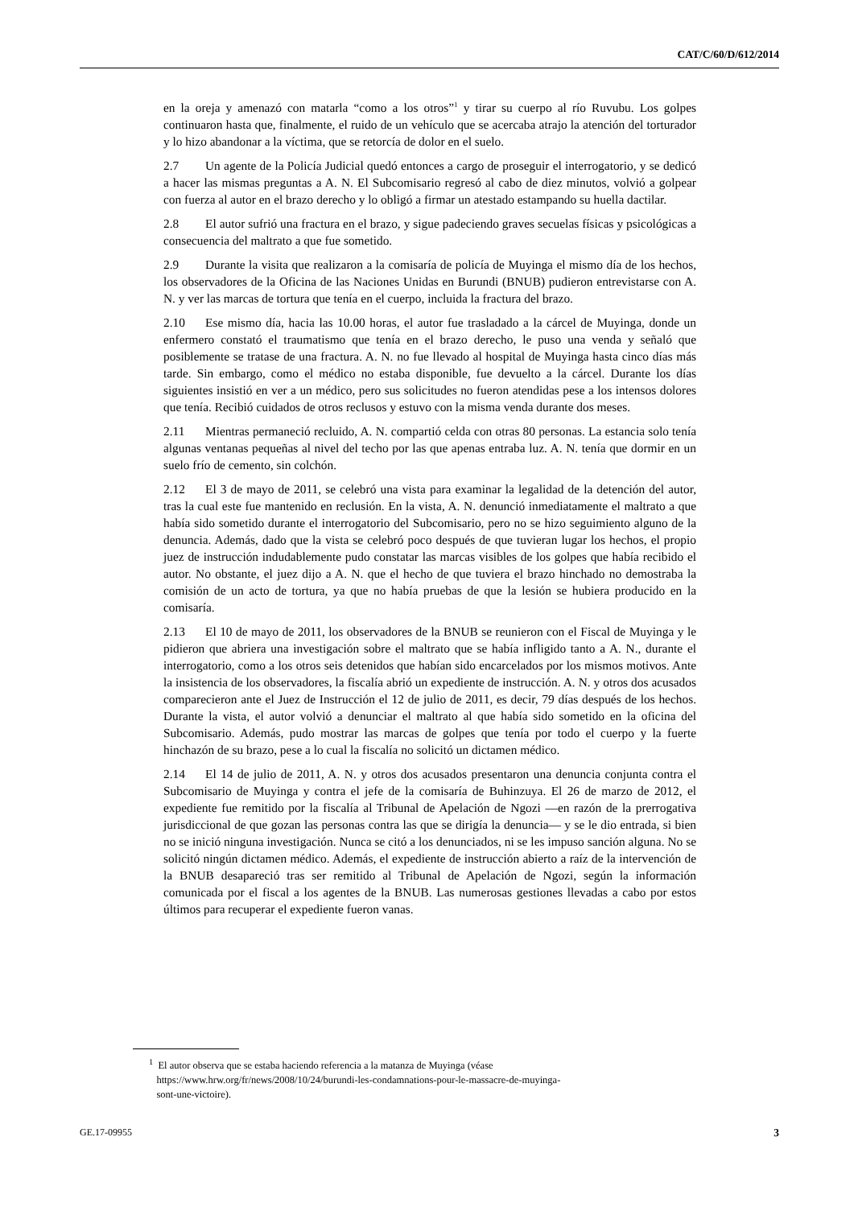CAT/C/60/D/612/2014
en la oreja y amenazó con matarla “como a los otros”<sup>1</sup> y tirar su cuerpo al río Ruvubu. Los golpes continuaron hasta que, finalmente, el ruido de un vehículo que se acercaba atrajo la atención del torturador y lo hizo abandonar a la víctima, que se retorcía de dolor en el suelo.
2.7 Un agente de la Policía Judicial quedó entonces a cargo de proseguir el interrogatorio, y se dedicó a hacer las mismas preguntas a A. N. El Subcomisario regresó al cabo de diez minutos, volvió a golpear con fuerza al autor en el brazo derecho y lo obligó a firmar un atestado estampando su huella dactilar.
2.8 El autor sufrió una fractura en el brazo, y sigue padeciendo graves secuelas físicas y psicológicas a consecuencia del maltrato a que fue sometido.
2.9 Durante la visita que realizaron a la comisaría de policía de Muyinga el mismo día de los hechos, los observadores de la Oficina de las Naciones Unidas en Burundi (BNUB) pudieron entrevistarse con A. N. y ver las marcas de tortura que tenía en el cuerpo, incluida la fractura del brazo.
2.10 Ese mismo día, hacia las 10.00 horas, el autor fue trasladado a la cárcel de Muyinga, donde un enfermero constató el traumatismo que tenía en el brazo derecho, le puso una venda y señaló que posiblemente se tratase de una fractura. A. N. no fue llevado al hospital de Muyinga hasta cinco días más tarde. Sin embargo, como el médico no estaba disponible, fue devuelto a la cárcel. Durante los días siguientes insistió en ver a un médico, pero sus solicitudes no fueron atendidas pese a los intensos dolores que tenía. Recibió cuidados de otros reclusos y estuvo con la misma venda durante dos meses.
2.11 Mientras permaneció recluido, A. N. compartió celda con otras 80 personas. La estancia solo tenía algunas ventanas pequeñas al nivel del techo por las que apenas entraba luz. A. N. tenía que dormir en un suelo frío de cemento, sin colchón.
2.12 El 3 de mayo de 2011, se celebró una vista para examinar la legalidad de la detención del autor, tras la cual este fue mantenido en reclusión. En la vista, A. N. denunció inmediatamente el maltrato a que había sido sometido durante el interrogatorio del Subcomisario, pero no se hizo seguimiento alguno de la denuncia. Además, dado que la vista se celebró poco después de que tuvieran lugar los hechos, el propio juez de instrucción indudablemente pudo constatar las marcas visibles de los golpes que había recibido el autor. No obstante, el juez dijo a A. N. que el hecho de que tuviera el brazo hinchado no demostraba la comisión de un acto de tortura, ya que no había pruebas de que la lesión se hubiera producido en la comisaría.
2.13 El 10 de mayo de 2011, los observadores de la BNUB se reunieron con el Fiscal de Muyinga y le pidieron que abriera una investigación sobre el maltrato que se había infligido tanto a A. N., durante el interrogatorio, como a los otros seis detenidos que habían sido encarcelados por los mismos motivos. Ante la insistencia de los observadores, la fiscalía abrió un expediente de instrucción. A. N. y otros dos acusados comparecieron ante el Juez de Instrucción el 12 de julio de 2011, es decir, 79 días después de los hechos. Durante la vista, el autor volvió a denunciar el maltrato al que había sido sometido en la oficina del Subcomisario. Además, pudo mostrar las marcas de golpes que tenía por todo el cuerpo y la fuerte hinchazón de su brazo, pese a lo cual la fiscalía no solicitó un dictamen médico.
2.14 El 14 de julio de 2011, A. N. y otros dos acusados presentaron una denuncia conjunta contra el Subcomisario de Muyinga y contra el jefe de la comisaría de Buhinzuya. El 26 de marzo de 2012, el expediente fue remitido por la fiscalía al Tribunal de Apelación de Ngozi —en razón de la prerrogativa jurisdiccional de que gozan las personas contra las que se dirigía la denuncia— y se le dio entrada, si bien no se inició ninguna investigación. Nunca se citó a los denunciados, ni se les impuso sanción alguna. No se solicitó ningún dictamen médico. Además, el expediente de instrucción abierto a raíz de la intervención de la BNUB desapareció tras ser remitido al Tribunal de Apelación de Ngozi, según la información comunicada por el fiscal a los agentes de la BNUB. Las numerosas gestiones llevadas a cabo por estos últimos para recuperar el expediente fueron vanas.
<sup>1</sup> El autor observa que se estaba haciendo referencia a la matanza de Muyinga (véase
https://www.hrw.org/fr/news/2008/10/24/burundi-les-condamnations-pour-le-massacre-de-muyinga-
sont-une-victoire).
GE.17-09955 3